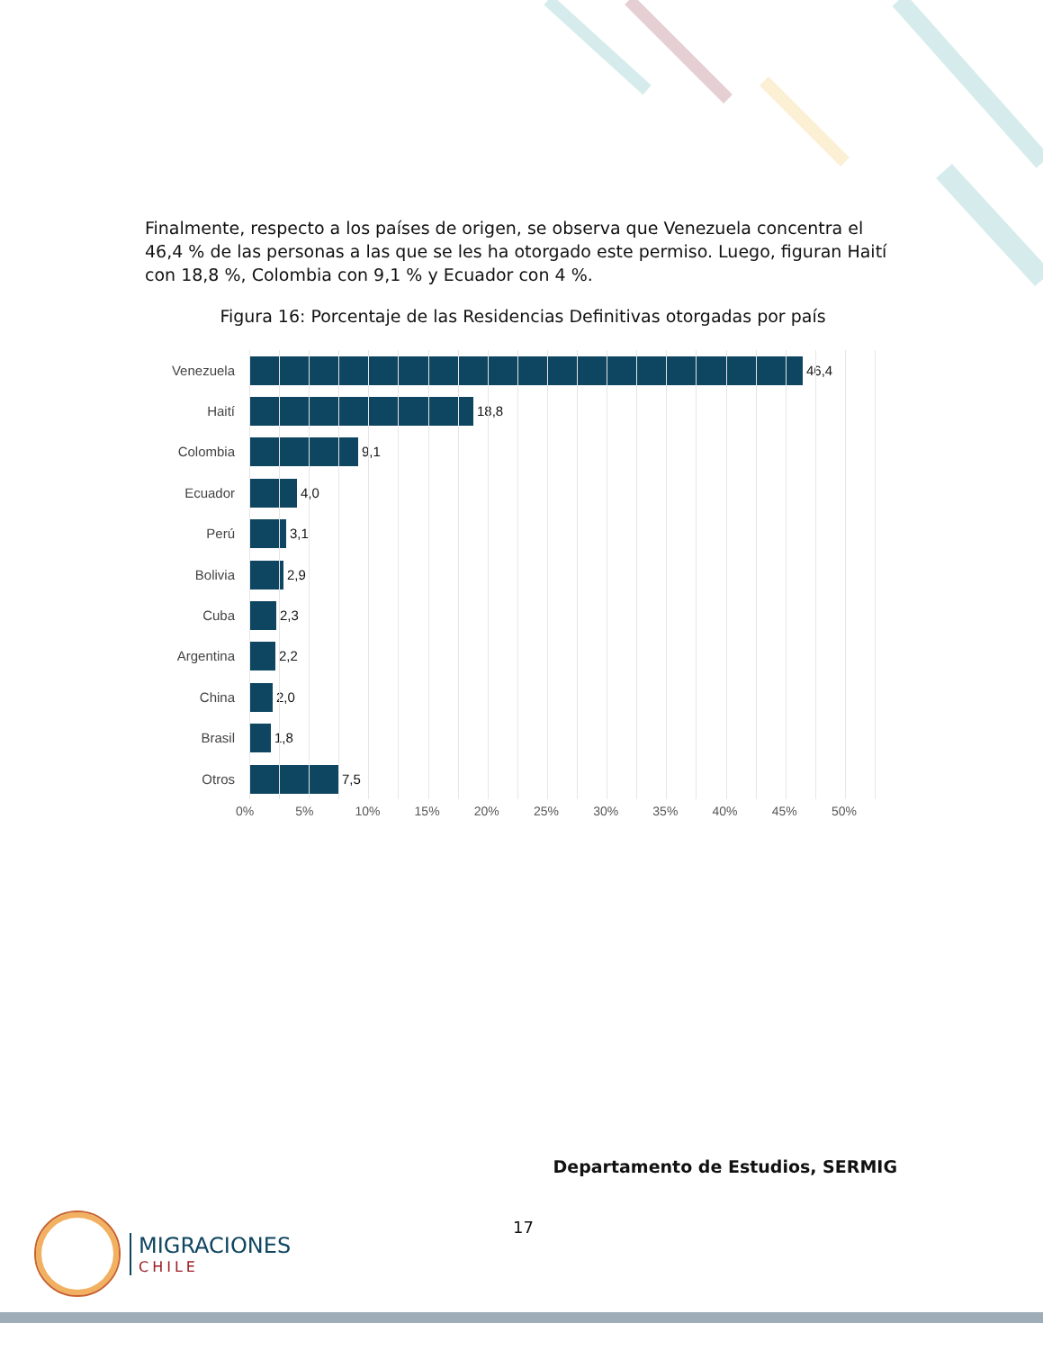Finalmente, respecto a los países de origen, se observa que Venezuela concentra el 46,4 % de las personas a las que se les ha otorgado este permiso. Luego, figuran Haití con 18,8 %, Colombia con 9,1 % y Ecuador con 4 %.
Figura 16: Porcentaje de las Residencias Definitivas otorgadas por país
Venezuela 46,4
Haití 18,8
Colombia 9,1
Ecuador 4,0
Perú 3,1
Bolivia 2,9
Cuba 2,3
Argentina 2,2
China 2,0
Brasil 1,8
Otros 7,5
0% 5% 10% 15% 20% 25% 30% 35% 40% 45% 50%
Departamento de Estudios, SERMIG
17
MIGRACIONES
CHILE